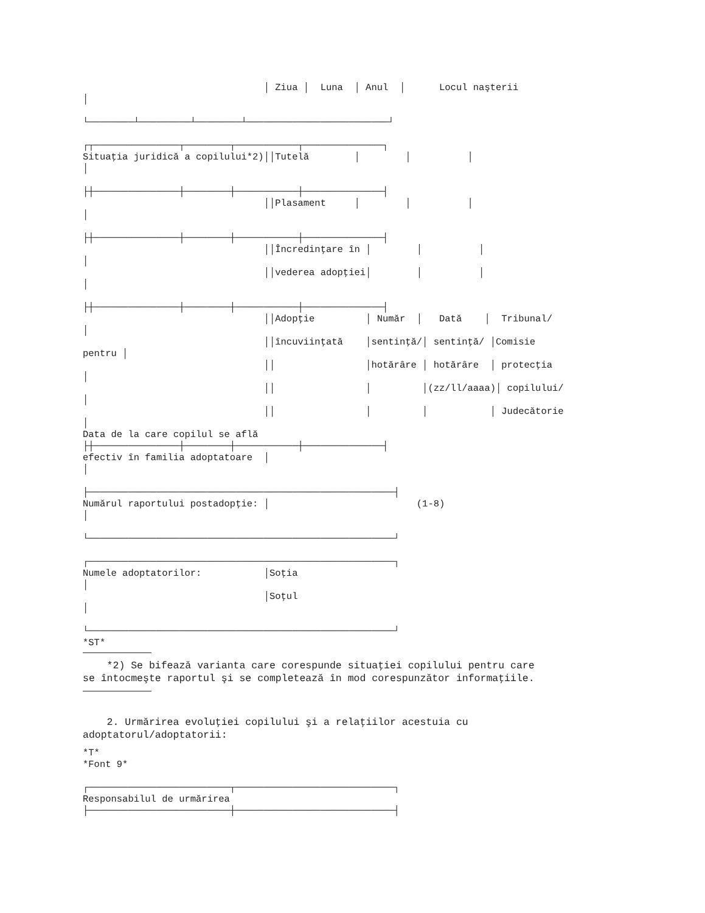│ Ziua │  Luna  │ Anul  │      Locul naşterii
│

└────────┴─────────┴────────┴─────────────────────────┘

┌┬───────────────┬────────┬───────────┬──────────────┐
Situaţia juridică a copilului*2)││Tutelă        │        │          │
│

├┼───────────────┼────────┼───────────┼──────────────┤
                                ││Plasament     │        │          │
│

├┼───────────────┼────────┼───────────┼──────────────┤
                                ││Încredinţare în │        │          │
│
                                ││vederea adopţiei│        │          │
│

├┼───────────────┼────────┼───────────┼──────────────┤
                                ││Adopţie         │ Număr  │   Dată    │  Tribunal/
│
                                ││încuviinţată    │sentinţă/│ sentinţă/ │Comisie
pentru │
                                ││                │hotărâre │ hotărâre  │ protecţia
│
                                ││                │         │(zz/ll/aaaa)│ copilului/
│
                                ││                │         │           │ Judecătorie
│
Data de la care copilul se află
├┼───────────────┼────────┼───────────┼──────────────┤
efectiv în familia adoptatoare  │
│

├──────────────────────────────────────────────────────┤
Numărul raportului postadopţie: │                          (1-8)
│

└──────────────────────────────────────────────────────┘

┌──────────────────────────────────────────────────────┐
Numele adoptatorilor:           │Soţia
│
                                │Soţul
│

└──────────────────────────────────────────────────────┘
*ST*
*2) Se bifează varianta care corespunde situaţiei copilului pentru care
se întocmeşte raportul şi se completează în mod corespunzător informaţiile.
2. Urmărirea evoluţiei copilului şi a relaţiilor acestuia cu
adoptatorul/adoptatorii:
*T*
*Font 9*

┌─────────────────────────┬────────────────────────────┐
Responsabilul de urmărirea
├─────────────────────────┼────────────────────────────┤